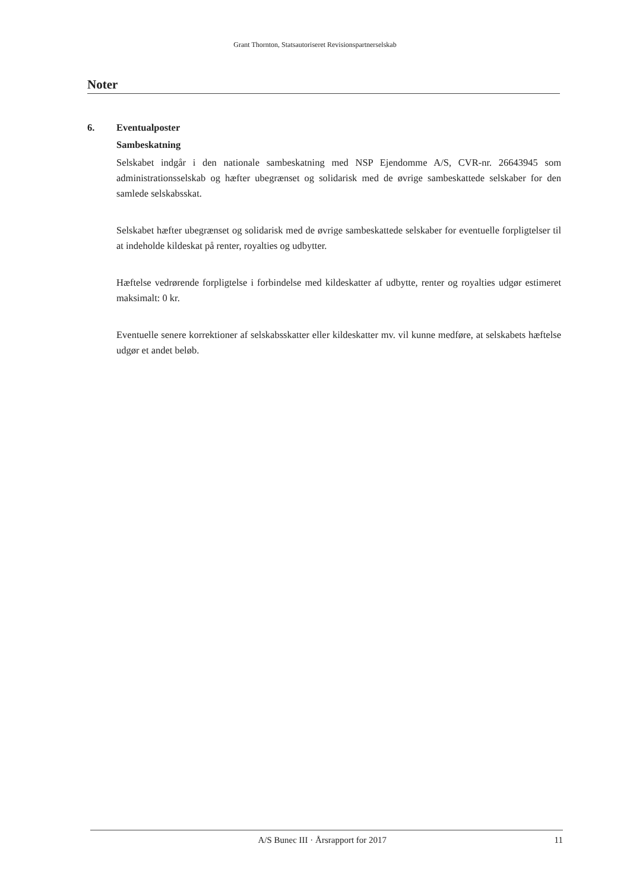Grant Thornton, Statsautoriseret Revisionspartnerselskab
Noter
6. Eventualposter
Sambeskatning
Selskabet indgår i den nationale sambeskatning med NSP Ejendomme A/S, CVR-nr. 26643945 som administrationsselskab og hæfter ubegrænset og solidarisk med de øvrige sambeskattede selskaber for den samlede selskabsskat.
Selskabet hæfter ubegrænset og solidarisk med de øvrige sambeskattede selskaber for eventuelle forpligtelser til at indeholde kildeskat på renter, royalties og udbytter.
Hæftelse vedrørende forpligtelse i forbindelse med kildeskatter af udbytte, renter og royalties udgør estimeret maksimalt: 0 kr.
Eventuelle senere korrektioner af selskabsskatter eller kildeskatter mv. vil kunne medføre, at selskabets hæftelse udgør et andet beløb.
A/S Bunec III · Årsrapport for 2017 11